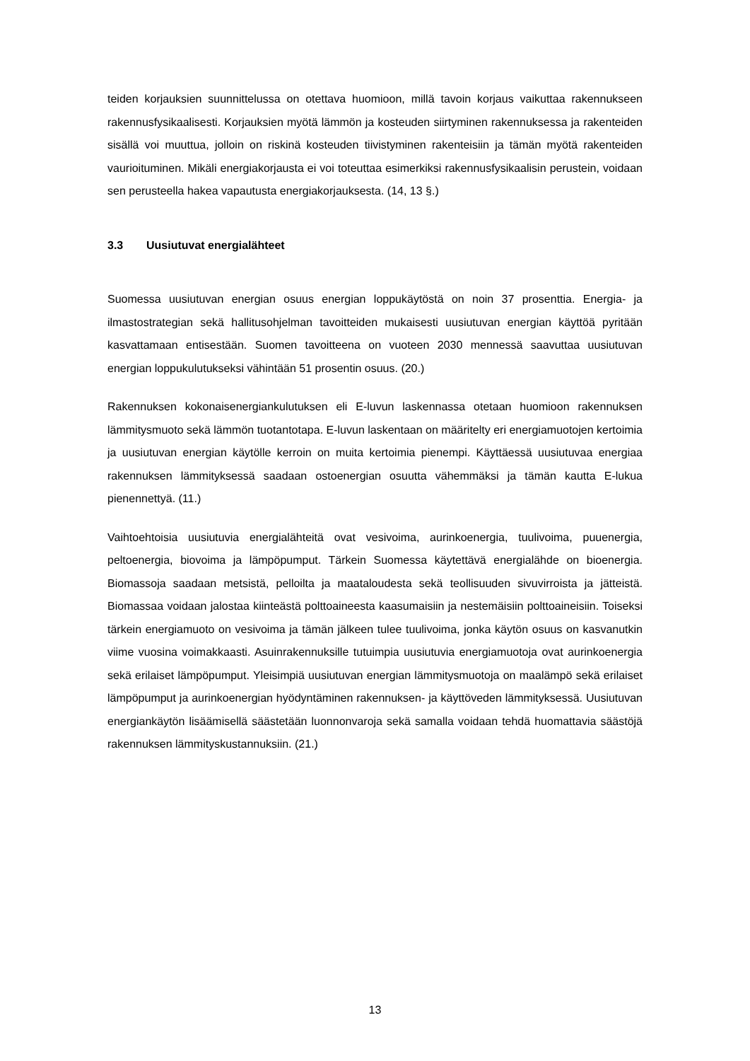teiden korjauksien suunnittelussa on otettava huomioon, millä tavoin korjaus vaikuttaa rakennukseen rakennusfysikaalisesti. Korjauksien myötä lämmön ja kosteuden siirtyminen rakennuksessa ja rakenteiden sisällä voi muuttua, jolloin on riskinä kosteuden tiivistyminen rakenteisiin ja tämän myötä rakenteiden vaurioituminen. Mikäli energiakorjausta ei voi toteuttaa esimerkiksi rakennusfysikaalisin perustein, voidaan sen perusteella hakea vapautusta energiakorjauksesta. (14, 13 §.)
3.3 Uusiutuvat energialähteet
Suomessa uusiutuvan energian osuus energian loppukäytöstä on noin 37 prosenttia. Energia- ja ilmastostrategian sekä hallitusohjelman tavoitteiden mukaisesti uusiutuvan energian käyttöä pyritään kasvattamaan entisestään. Suomen tavoitteena on vuoteen 2030 mennessä saavuttaa uusiutuvan energian loppukulutukseksi vähintään 51 prosentin osuus. (20.)
Rakennuksen kokonaisenergiankulutuksen eli E-luvun laskennassa otetaan huomioon rakennuksen lämmitysmuoto sekä lämmön tuotantotapa. E-luvun laskentaan on määritelty eri energiamuotojen kertoimia ja uusiutuvan energian käytölle kerroin on muita kertoimia pienempi. Käyttäessä uusiutuvaa energiaa rakennuksen lämmityksessä saadaan ostoenergian osuutta vähemmäksi ja tämän kautta E-lukua pienennettyä. (11.)
Vaihtoehtoisia uusiutuvia energialähteitä ovat vesivoima, aurinkoenergia, tuulivoima, puuenergia, peltoenergia, biovoima ja lämpöpumput. Tärkein Suomessa käytettävä energialähde on bioenergia. Biomassoja saadaan metsistä, pelloilta ja maataloudesta sekä teollisuuden sivuvirroista ja jätteistä. Biomassaa voidaan jalostaa kiinteästä polttoaineesta kaasumaisiin ja nestemäisiin polttoaineisiin. Toiseksi tärkein energiamuoto on vesivoima ja tämän jälkeen tulee tuulivoima, jonka käytön osuus on kasvanutkin viime vuosina voimakkaasti. Asuinrakennuksille tutuimpia uusiutuvia energiamuotoja ovat aurinkoenergia sekä erilaiset lämpöpumput. Yleisimpiä uusiutuvan energian lämmitysmuotoja on maalämpö sekä erilaiset lämpöpumput ja aurinkoenergian hyödyntäminen rakennuksen- ja käyttöveden lämmityksessä. Uusiutuvan energiankäytön lisäämisellä säästetään luonnonvaroja sekä samalla voidaan tehdä huomattavia säästöjä rakennuksen lämmityskustannuksiin. (21.)
13